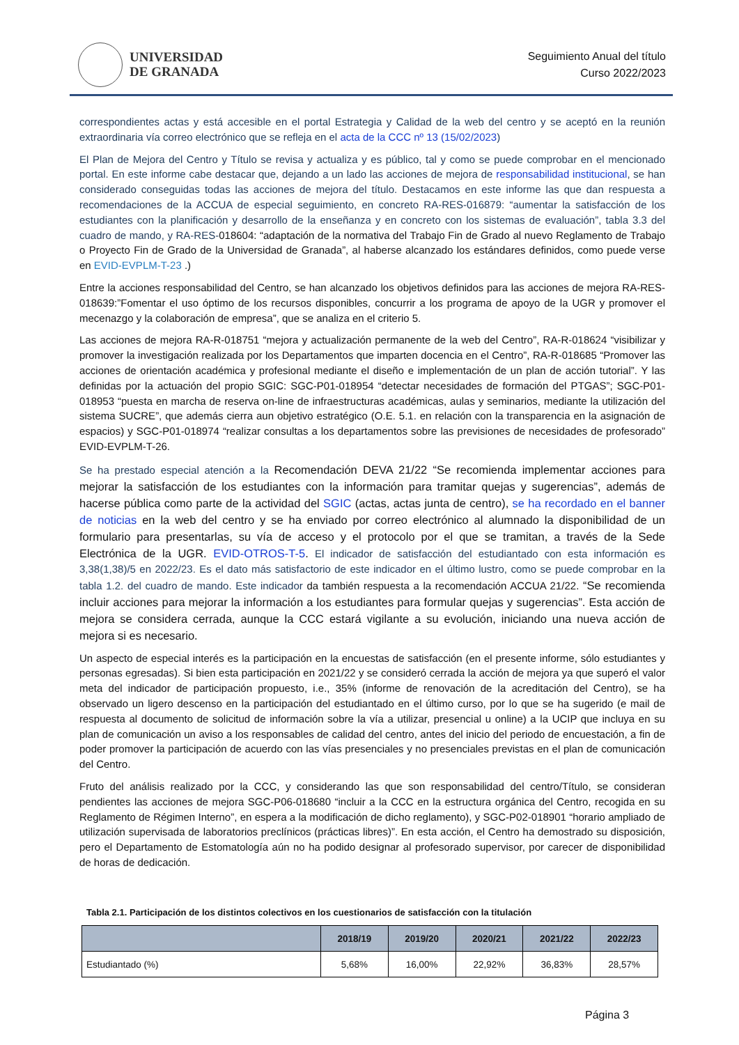UNIVERSIDAD
DE GRANADA
Seguimiento Anual del título
Curso 2022/2023
correspondientes actas y está accesible en el portal Estrategia y Calidad de la web del centro y se aceptó en la reunión extraordinaria vía correo electrónico que se refleja en el acta de la CCC nº 13 (15/02/2023)
El Plan de Mejora del Centro y Título se revisa y actualiza y es público, tal y como se puede comprobar en el mencionado portal. En este informe cabe destacar que, dejando a un lado las acciones de mejora de responsabilidad institucional, se han considerado conseguidas todas las acciones de mejora del título. Destacamos en este informe las que dan respuesta a recomendaciones de la ACCUA de especial seguimiento, en concreto RA-RES-016879: “aumentar la satisfacción de los estudiantes con la planificación y desarrollo de la enseñanza y en concreto con los sistemas de evaluación”, tabla 3.3 del cuadro de mando, y RA-RES-018604: “adaptación de la normativa del Trabajo Fin de Grado al nuevo Reglamento de Trabajo o Proyecto Fin de Grado de la Universidad de Granada”, al haberse alcanzado los estándares definidos, como puede verse en EVID-EVPLM-T-23 .)
Entre la acciones responsabilidad del Centro, se han alcanzado los objetivos definidos para las acciones de mejora RA-RES-018639:”Fomentar el uso óptimo de los recursos disponibles, concurrir a los programa de apoyo de la UGR y promover el mecenazgo y la colaboración de empresa”, que se analiza en el criterio 5.
Las acciones de mejora RA-R-018751 “mejora y actualización permanente de la web del Centro”, RA-R-018624 “visibilizar y promover la investigación realizada por los Departamentos que imparten docencia en el Centro”, RA-R-018685 “Promover las acciones de orientación académica y profesional mediante el diseño e implementación de un plan de acción tutorial”. Y las definidas por la actuación del propio SGIC: SGC-P01-018954 “detectar necesidades de formación del PTGAS”; SGC-P01-018953 “puesta en marcha de reserva on-line de infraestructuras académicas, aulas y seminarios, mediante la utilización del sistema SUCRE”, que además cierra aun objetivo estratégico (O.E. 5.1. en relación con la transparencia en la asignación de espacios) y SGC-P01-018974 “realizar consultas a los departamentos sobre las previsiones de necesidades de profesorado” EVID-EVPLM-T-26.
Se ha prestado especial atención a la Recomendación DEVA 21/22 “Se recomienda implementar acciones para mejorar la satisfacción de los estudiantes con la información para tramitar quejas y sugerencias”, además de hacerse pública como parte de la actividad del SGIC (actas, actas junta de centro), se ha recordado en el banner de noticias en la web del centro y se ha enviado por correo electrónico al alumnado la disponibilidad de un formulario para presentarlas, su vía de acceso y el protocolo por el que se tramitan, a través de la Sede Electrónica de la UGR. EVID-OTROS-T-5. El indicador de satisfacción del estudiantado con esta información es 3,38(1,38)/5 en 2022/23. Es el dato más satisfactorio de este indicador en el último lustro, como se puede comprobar en la tabla 1.2. del cuadro de mando. Este indicador da también respuesta a la recomendación ACCUA 21/22. “Se recomienda incluir acciones para mejorar la información a los estudiantes para formular quejas y sugerencias”. Esta acción de mejora se considera cerrada, aunque la CCC estará vigilante a su evolución, iniciando una nueva acción de mejora si es necesario.
Un aspecto de especial interés es la participación en la encuestas de satisfacción (en el presente informe, sólo estudiantes y personas egresadas). Si bien esta participación en 2021/22 y se consideró cerrada la acción de mejora ya que superó el valor meta del indicador de participación propuesto, i.e., 35% (informe de renovación de la acreditación del Centro), se ha observado un ligero descenso en la participación del estudiantado en el último curso, por lo que se ha sugerido (e mail de respuesta al documento de solicitud de información sobre la vía a utilizar, presencial u online) a la UCIP que incluya en su plan de comunicación un aviso a los responsables de calidad del centro, antes del inicio del periodo de encuestación, a fin de poder promover la participación de acuerdo con las vías presenciales y no presenciales previstas en el plan de comunicación del Centro.
Fruto del análisis realizado por la CCC, y considerando las que son responsabilidad del centro/Título, se consideran pendientes las acciones de mejora SGC-P06-018680 “incluir a la CCC en la estructura orgánica del Centro, recogida en su Reglamento de Régimen Interno”, en espera a la modificación de dicho reglamento), y SGC-P02-018901 “horario ampliado de utilización supervisada de laboratorios preclínicos (prácticas libres)”. En esta acción, el Centro ha demostrado su disposición, pero el Departamento de Estomatología aún no ha podido designar al profesorado supervisor, por carecer de disponibilidad de horas de dedicación.
Tabla 2.1. Participación de los distintos colectivos en los cuestionarios de satisfacción con la titulación
| | 2018/19 | 2019/20 | 2020/21 | 2021/22 | 2022/23 |
| --- | --- | --- | --- | --- | --- |
| Estudiantado (%) | 5,68% | 16,00% | 22,92% | 36,83% | 28,57% |
Página 3